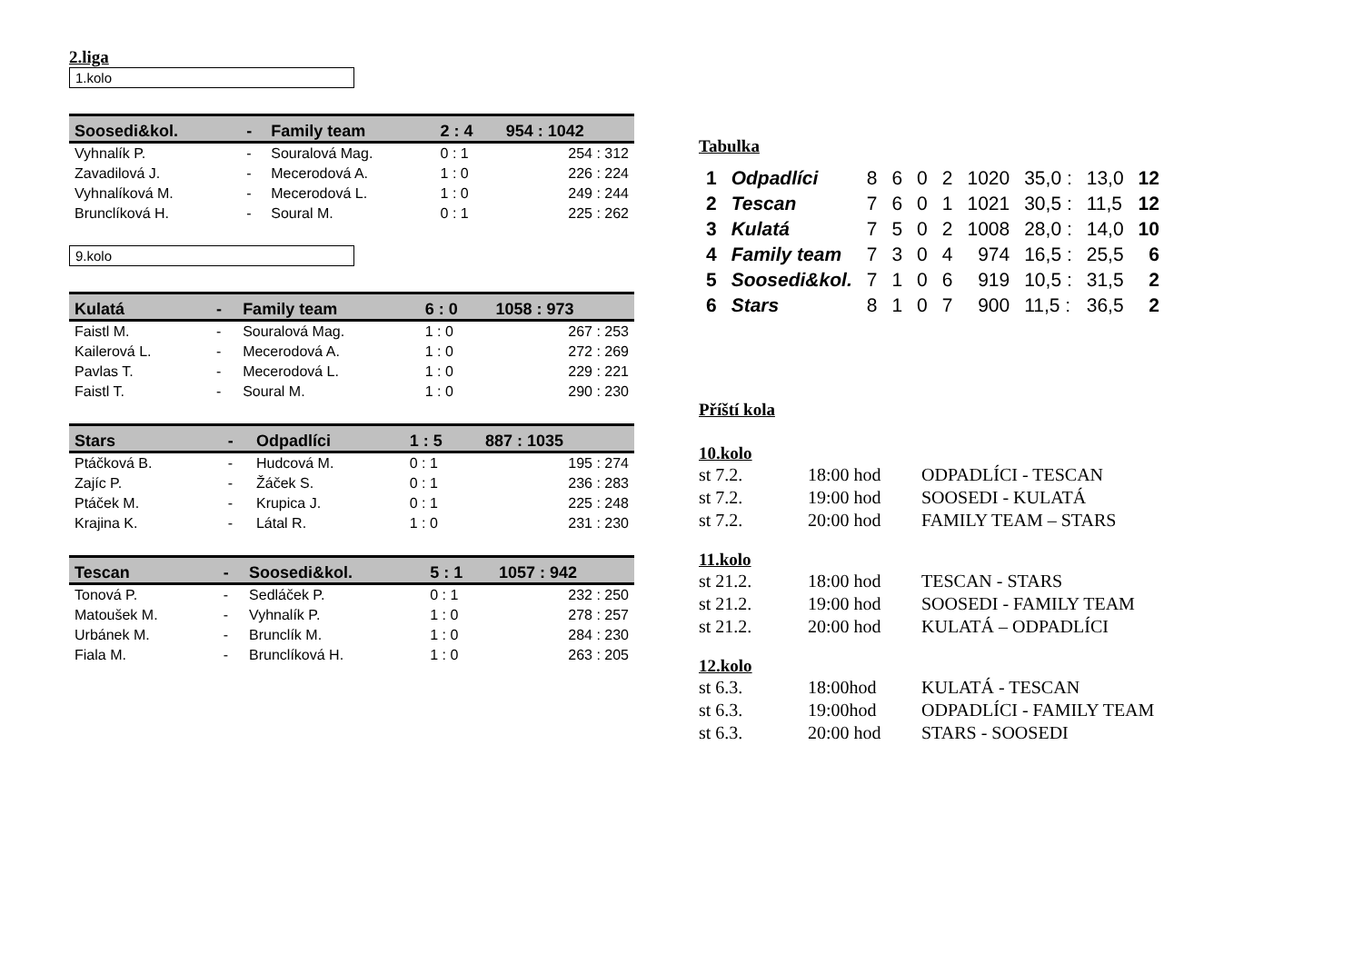2.liga
1.kolo
| Soosedi&kol. | - | Family team | 2 : 4 | 954 : 1042 |
| --- | --- | --- | --- | --- |
| Vyhnalík P. | - | Souralová Mag. | 0 : 1 | 254 : 312 |
| Zavadilová J. | - | Mecerodová A. | 1 : 0 | 226 : 224 |
| Vyhnalíková M. | - | Mecerodová L. | 1 : 0 | 249 : 244 |
| Brunclíková H. | - | Soural M. | 0 : 1 | 225 : 262 |
9.kolo
| Kulatá | - | Family team | 6 : 0 | 1058 : 973 |
| --- | --- | --- | --- | --- |
| Faistl M. | - | Souralová Mag. | 1 : 0 | 267 : 253 |
| Kailerová L. | - | Mecerodová A. | 1 : 0 | 272 : 269 |
| Pavlas T. | - | Mecerodová L. | 1 : 0 | 229 : 221 |
| Faistl T. | - | Soural M. | 1 : 0 | 290 : 230 |
| Stars | - | Odpadlíci | 1 : 5 | 887 : 1035 |
| --- | --- | --- | --- | --- |
| Ptáčková B. | - | Hudcová M. | 0 : 1 | 195 : 274 |
| Zajíc P. | - | Žáček S. | 0 : 1 | 236 : 283 |
| Ptáček M. | - | Krupica J. | 0 : 1 | 225 : 248 |
| Krajina K. | - | Látal R. | 1 : 0 | 231 : 230 |
| Tescan | - | Soosedi&kol. | 5 : 1 | 1057 : 942 |
| --- | --- | --- | --- | --- |
| Tonová P. | - | Sedláček P. | 0 : 1 | 232 : 250 |
| Matoušek M. | - | Vyhnalík P. | 1 : 0 | 278 : 257 |
| Urbánek M. | - | Brunclík M. | 1 : 0 | 284 : 230 |
| Fiala M. | - | Brunclíková H. | 1 : 0 | 263 : 205 |
Tabulka
| 1 | Odpadlíci | 8 | 6 | 0 | 2 | 1020 | 35,0 : | 13,0 | 12 |
| 2 | Tescan | 7 | 6 | 0 | 1 | 1021 | 30,5 : | 11,5 | 12 |
| 3 | Kulatá | 7 | 5 | 0 | 2 | 1008 | 28,0 : | 14,0 | 10 |
| 4 | Family team | 7 | 3 | 0 | 4 | 974 | 16,5 : | 25,5 | 6 |
| 5 | Soosedi&kol. | 7 | 1 | 0 | 6 | 919 | 10,5 : | 31,5 | 2 |
| 6 | Stars | 8 | 1 | 0 | 7 | 900 | 11,5 : | 36,5 | 2 |
Příští kola
10.kolo
| st 7.2. | 18:00 hod | ODPADLÍCI - TESCAN |
| st 7.2. | 19:00 hod | SOOSEDI - KULATÁ |
| st 7.2. | 20:00 hod | FAMILY TEAM – STARS |
11.kolo
| st 21.2. | 18:00 hod | TESCAN - STARS |
| st 21.2. | 19:00 hod | SOOSEDI - FAMILY TEAM |
| st 21.2. | 20:00 hod | KULATÁ – ODPADLÍCI |
12.kolo
| st 6.3. | 18:00hod | KULATÁ - TESCAN |
| st 6.3. | 19:00hod | ODPADLÍCI - FAMILY TEAM |
| st 6.3. | 20:00 hod | STARS - SOOSEDI |